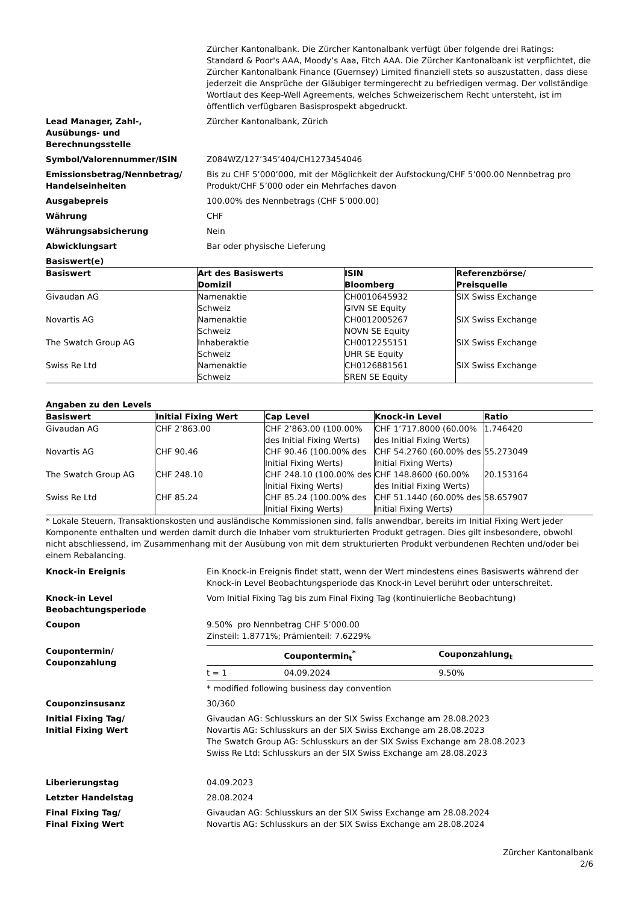Zürcher Kantonalbank. Die Zürcher Kantonalbank verfügt über folgende drei Ratings: Standard & Poor's AAA, Moody’s Aaa, Fitch AAA. Die Zürcher Kantonalbank ist verpflichtet, die Zürcher Kantonalbank Finance (Guernsey) Limited finanziell stets so auszustatten, dass diese jederzeit die Ansprüche der Gläubiger termingerecht zu befriedigen vermag. Der vollständige Wortlaut des Keep-Well Agreements, welches Schweizerischem Recht untersteht, ist im öffentlich verfügbaren Basisprospekt abgedruckt.
Lead Manager, Zahl-,
Ausübungs- und
Berechnungsstelle
Zürcher Kantonalbank, Zürich
Symbol/Valorennummer/ISIN Z084WZ/127’345’404/CH1273454046
Emissionsbetrag/Nennbetrag/
Handelseinheiten
Bis zu CHF 5’000’000, mit der Möglichkeit der Aufstockung/CHF 5’000.00 Nennbetrag pro Produkt/CHF 5’000 oder ein Mehrfaches davon
Ausgabepreis 100.00% des Nennbetrags (CHF 5’000.00)
Währung CHF
Währungsabsicherung Nein
Abwicklungsart Bar oder physische Lieferung
Basiswert(e)
| Basiswert | Art des Basiswerts Domizil | ISIN Bloomberg | Referenzbörse/ Preisquelle |
| --- | --- | --- | --- |
| Givaudan AG | Namenaktie Schweiz | CH0010645932 GIVN SE Equity | SIX Swiss Exchange |
| Novartis AG | Namenaktie Schweiz | CH0012005267 NOVN SE Equity | SIX Swiss Exchange |
| The Swatch Group AG | Inhaberaktie Schweiz | CH0012255151 UHR SE Equity | SIX Swiss Exchange |
| Swiss Re Ltd | Namenaktie Schweiz | CH0126881561 SREN SE Equity | SIX Swiss Exchange |
Angaben zu den Levels
| Basiswert | Initial Fixing Wert | Cap Level | Knock-in Level | Ratio |
| --- | --- | --- | --- | --- |
| Givaudan AG | CHF 2’863.00 | CHF 2’863.00 (100.00% des Initial Fixing Werts) | CHF 1’717.8000 (60.00% des Initial Fixing Werts) | 1.746420 |
| Novartis AG | CHF 90.46 | CHF 90.46 (100.00% des Initial Fixing Werts) | CHF 54.2760 (60.00% des Initial Fixing Werts) | 55.273049 |
| The Swatch Group AG | CHF 248.10 | CHF 248.10 (100.00% des Initial Fixing Werts) | CHF 148.8600 (60.00% des Initial Fixing Werts) | 20.153164 |
| Swiss Re Ltd | CHF 85.24 | CHF 85.24 (100.00% des Initial Fixing Werts) | CHF 51.1440 (60.00% des Initial Fixing Werts) | 58.657907 |
* Lokale Steuern, Transaktionskosten und ausländische Kommissionen sind, falls anwendbar, bereits im Initial Fixing Wert jeder Komponente enthalten und werden damit durch die Inhaber vom strukturierten Produkt getragen. Dies gilt insbesondere, obwohl nicht abschliessend, im Zusammenhang mit der Ausübung von mit dem strukturierten Produkt verbundenen Rechten und/oder bei einem Rebalancing.
Knock-in Ereignis Ein Knock-in Ereignis findet statt, wenn der Wert mindestens eines Basiswerts während der Knock-in Level Beobachtungsperiode das Knock-in Level berührt oder unterschreitet.
Knock-in Level
Beobachtungsperiode
Vom Initial Fixing Tag bis zum Final Fixing Tag (kontinuierliche Beobachtung)
Coupon 9.50% pro Nennbetrag CHF 5’000.00
Zinsteil: 1.8771%; Prämienteil: 7.6229%
Coupontermin/
Couponzahlung
| | Coupontermin<sub>t</sub><sup>*</sup> | Couponzahlung<sub>t</sub> |
| --- | --- | --- |
| t = 1 | 04.09.2024 | 9.50% |
* modified following business day convention
Couponzinsusanz 30/360
Initial Fixing Tag/
Initial Fixing Wert
Givaudan AG: Schlusskurs an der SIX Swiss Exchange am 28.08.2023
Novartis AG: Schlusskurs an der SIX Swiss Exchange am 28.08.2023
The Swatch Group AG: Schlusskurs an der SIX Swiss Exchange am 28.08.2023
Swiss Re Ltd: Schlusskurs an der SIX Swiss Exchange am 28.08.2023
Liberierungstag 04.09.2023
Letzter Handelstag 28.08.2024
Final Fixing Tag/
Final Fixing Wert
Givaudan AG: Schlusskurs an der SIX Swiss Exchange am 28.08.2024
Novartis AG: Schlusskurs an der SIX Swiss Exchange am 28.08.2024
Zürcher Kantonalbank
2/6